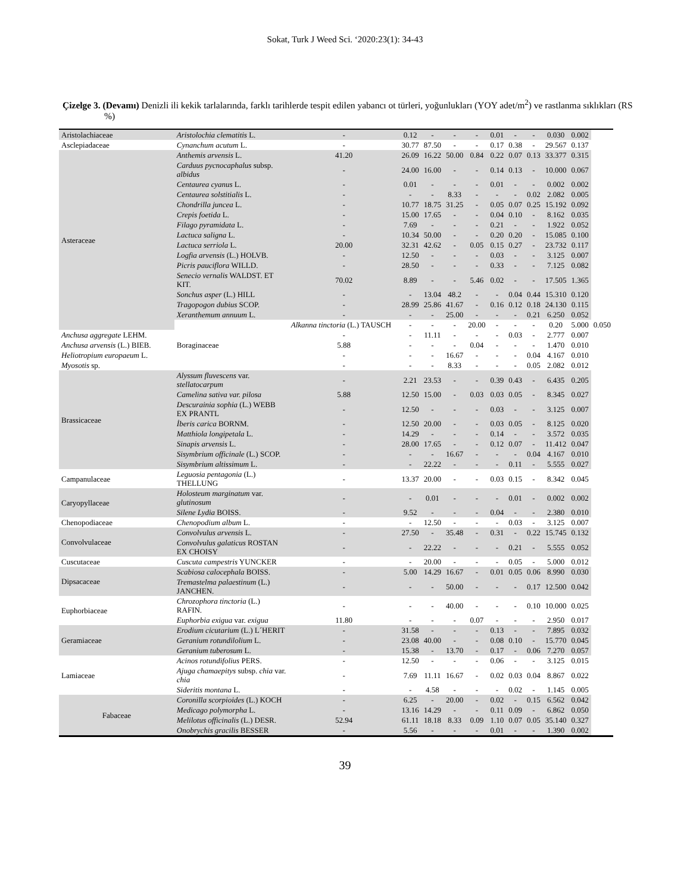Sokat, Turk J Weed Sci. ‘2020:23(1): 34-43
Çizelge 3. (Devamı) Denizli ili kekik tarlalarında, farklı tarihlerde tespit edilen yabancı ot türleri, yoğunlukları (YOY adet/m<sup>2</sup>) ve rastlanma sıklıkları (RS %)
| Aristolachiaceae | Aristolochia clematitis L. | - | 0.12 | - | - | - | 0.01 | - | - | 0.030 | 0.002 | |
| Asclepiadaceae | Cynanchum acutum L. | - | 30.77 | 87.50 | - | - | 0.17 | 0.38 | - | 29.567 | 0.137 | |
| Asteraceae | Anthemis arvensis L. | 41.20 | 26.09 | 16.22 | 50.00 | 0.84 | 0.22 | 0.07 | 0.13 | 33.377 | 0.315 | |
| | Carduus pycnocaphalus subsp. albidus | - | 24.00 | 16.00 | - | - | 0.14 | 0.13 | - | 10.000 | 0.067 | |
| | Centaurea cyanus L. | - | 0.01 | - | - | - | 0.01 | - | - | 0.002 | 0.002 | |
| | Centaurea solstitialis L. | - | - | - | 8.33 | - | - | - | 0.02 | 2.082 | 0.005 | |
| | Chondrilla juncea L. | - | 10.77 | 18.75 | 31.25 | - | 0.05 | 0.07 | 0.25 | 15.192 | 0.092 | |
| | Crepis foetida L. | - | 15.00 | 17.65 | - | - | 0.04 | 0.10 | - | 8.162 | 0.035 | |
| | Filago pyramidata L. | - | 7.69 | - | - | - | 0.21 | - | - | 1.922 | 0.052 | |
| | Lactuca saligna L. | - | 10.34 | 50.00 | - | - | 0.20 | 0.20 | - | 15.085 | 0.100 | |
| | Lactuca serriola L. | 20.00 | 32.31 | 42.62 | - | 0.05 | 0.15 | 0.27 | - | 23.732 | 0.117 | |
| | Logfia arvensis (L.) HOLVB. | - | 12.50 | - | - | - | 0.03 | - | - | 3.125 | 0.007 | |
| | Picris pauciflora WILLD. | - | 28.50 | - | - | - | 0.33 | - | - | 7.125 | 0.082 | |
| | Senecio vernalis WALDST. ET KIT. | 70.02 | 8.89 | - | - | 5.46 | 0.02 | - | - | 17.505 | 1.365 | |
| | Sonchus asper (L.) HILL | - | - | 13.04 | 48.2 | - | - | 0.04 | 0.44 | 15.310 | 0.120 | |
| | Tragopogon dubius SCOP. | - | 28.99 | 25.86 | 41.67 | - | 0.16 | 0.12 | 0.18 | 24.130 | 0.115 | |
| | Xeranthemum annuum L. | - | - | - | 25.00 | - | - | - | 0.21 | 6.250 | 0.052 | |
| | Boraginaceae | Alkanna tinctoria (L.) TAUSCH | - | - | - | 20.00 | - | - | - | 0.20 | 5.000 | 0.050 |
| Anchusa aggregate LEHM. | | - | - | 11.11 | - | - | - | 0.03 | - | 2.777 | 0.007 | |
| Anchusa arvensis (L.) BIEB. | | 5.88 | - | - | - | 0.04 | - | - | - | 1.470 | 0.010 | |
| Heliotropium europaeum L. | | - | - | - | 16.67 | - | - | - | 0.04 | 4.167 | 0.010 | |
| Myosotis sp. | | - | - | - | 8.33 | - | - | - | 0.05 | 2.082 | 0.012 | |
| Brassicaceae | Alyssum fluvescens var. stellatocarpum | - | 2.21 | 23.53 | - | - | 0.39 | 0.43 | - | 6.435 | 0.205 | |
| | Camelina sativa var. pilosa | 5.88 | 12.50 | 15.00 | - | 0.03 | 0.03 | 0.05 | - | 8.345 | 0.027 | |
| | Descurainia sophia (L.) WEBB EX PRANTL | - | 12.50 | - | - | - | 0.03 | - | - | 3.125 | 0.007 | |
| | İberis carica BORNM. | - | 12.50 | 20.00 | - | - | 0.03 | 0.05 | - | 8.125 | 0.020 | |
| | Matthiola longipetala L. | - | 14.29 | - | - | - | 0.14 | - | - | 3.572 | 0.035 | |
| | Sinapis arvensis L. | - | 28.00 | 17.65 | - | - | 0.12 | 0.07 | - | 11.412 | 0.047 | |
| | Sisymbrium officinale (L.) SCOP. | - | - | - | 16.67 | - | - | - | 0.04 | 4.167 | 0.010 | |
| | Sisymbrium altissimum L. | - | - | 22.22 | - | - | - | 0.11 | - | 5.555 | 0.027 | |
| Campanulaceae | Leguosia pentagonia (L.) THELLUNG | - | 13.37 | 20.00 | - | - | 0.03 | 0.15 | - | 8.342 | 0.045 | |
| Caryopyllaceae | Holosteum marginatum var. glutinosum | - | - | 0.01 | - | - | - | 0.01 | - | 0.002 | 0.002 | |
| | Silene Lydia BOISS. | - | 9.52 | - | - | - | 0.04 | - | - | 2.380 | 0.010 | |
| Chenopodiaceae | Chenopodium album L. | - | - | 12.50 | - | - | - | 0.03 | - | 3.125 | 0.007 | |
| Convolvulaceae | Convolvulus arvensis L. | - | 27.50 | - | 35.48 | - | 0.31 | - | 0.22 | 15.745 | 0.132 | |
| | Convolvulus galaticus ROSTAN EX CHOISY | - | - | 22.22 | - | - | - | 0.21 | - | 5.555 | 0.052 | |
| Cuscutaceae | Cuscuta campestris YUNCKER | - | - | 20.00 | - | - | - | 0.05 | - | 5.000 | 0.012 | |
| Dipsacaceae | Scabiosa calocephala BOISS. | - | 5.00 | 14.29 | 16.67 | - | 0.01 | 0.05 | 0.06 | 8.990 | 0.030 | |
| | Tremastelma palaestinum (L.) JANCHEN. | - | - | - | 50.00 | - | - | - | 0.17 | 12.500 | 0.042 | |
| Euphorbiaceae | Chrozophora tinctoria (L.) RAFIN. | - | - | - | 40.00 | - | - | - | 0.10 | 10.000 | 0.025 | |
| | Euphorbia exigua var. exigua | 11.80 | - | - | - | 0.07 | - | - | - | 2.950 | 0.017 | |
| Geramiaceae | Erodium cicutarium (L.) L´HERIT | - | 31.58 | - | - | - | 0.13 | - | - | 7.895 | 0.032 | |
| | Geranium rotundilolium L. | - | 23.08 | 40.00 | - | - | 0.08 | 0.10 | - | 15.770 | 0.045 | |
| | Geranium tuberosum L. | - | 15.38 | - | 13.70 | - | 0.17 | - | 0.06 | 7.270 | 0.057 | |
| Lamiaceae | Acinos rotundifolius PERS. | - | 12.50 | - | - | - | 0.06 | - | - | 3.125 | 0.015 | |
| | Ajuga chamaepitys subsp. chia var. chia | - | 7.69 | 11.11 | 16.67 | - | 0.02 | 0.03 | 0.04 | 8.867 | 0.022 | |
| | Sideritis montana L. | - | - | 4.58 | - | - | - | 0.02 | - | 1.145 | 0.005 | |
| Fabaceae | Coronilla scorpioides (L.) KOCH | - | 6.25 | - | 20.00 | - | 0.02 | - | 0.15 | 6.562 | 0.042 | |
| | Medicago polymorpha L. | - | 13.16 | 14.29 | - | - | 0.11 | 0.09 | - | 6.862 | 0.050 | |
| | Melilotus officinalis (L.) DESR. | 52.94 | 61.11 | 18.18 | 8.33 | 0.09 | 1.10 | 0.07 | 0.05 | 35.140 | 0.327 | |
| | Onobrychis gracilis BESSER | - | 5.56 | - | - | - | 0.01 | - | - | 1.390 | 0.002 | |
39